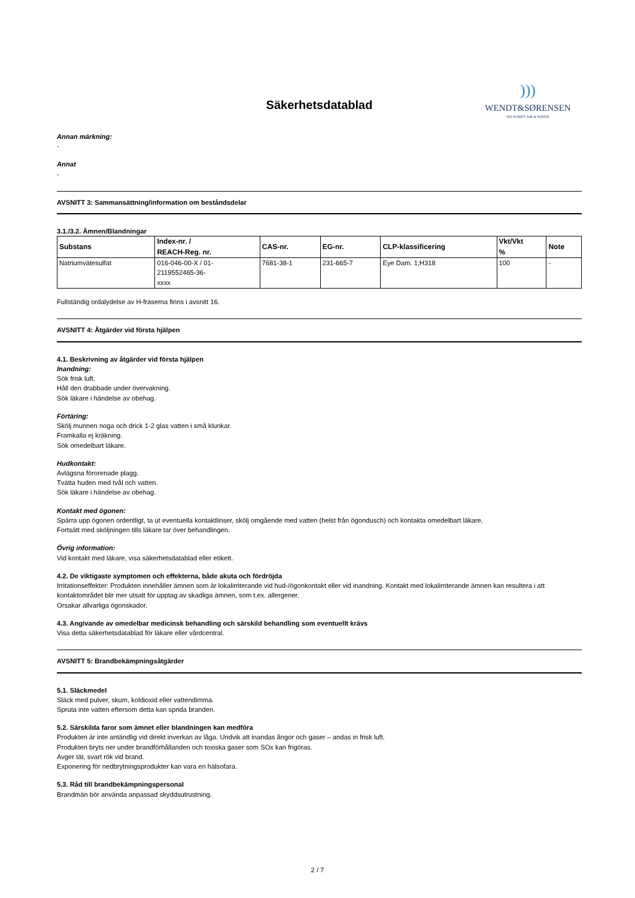Säkerhetsdatablad
)))
WENDT&SØRENSEN
WE PURIFY AIR & WATER
Annan märkning:
-
Annat
-
AVSNITT 3: Sammansättning/information om beståndsdelar
3.1./3.2. Ämnen/Blandningar
| Substans | Index-nr. / REACH-Reg. nr. | CAS-nr. | EG-nr. | CLP-klassificering | Vkt/Vkt % | Note |
| --- | --- | --- | --- | --- | --- | --- |
| Natriumvätesulfat | 016-046-00-X / 01- 2119552465-36- xxxx | 7681-38-1 | 231-665-7 | Eye Dam. 1;H318 | 100 | - |
Fullständig ordalydelse av H-fraserna finns i avsnitt 16.
AVSNITT 4: Åtgärder vid första hjälpen
4.1. Beskrivning av åtgärder vid första hjälpen
Inandning:
Sök frisk luft.
Håll den drabbade under övervakning.
Sök läkare i händelse av obehag.
Förtäring:
Skölj munnen noga och drick 1-2 glas vatten i små klunkar.
Framkalla ej kräkning.
Sök omedelbart läkare.
Hudkontakt:
Avlägsna förorenade plagg.
Tvätta huden med tvål och vatten.
Sök läkare i händelse av obehag.
Kontakt med ögonen:
Spärra upp ögonen ordentligt, ta ut eventuella kontaktlinser, skölj omgående med vatten (helst från ögondusch) och kontakta omedelbart läkare.
Fortsätt med sköljningen tills läkare tar över behandlingen.
Övrig information:
Vid kontakt med läkare, visa säkerhetsdatablad eller etikett.
4.2. De viktigaste symptomen och effekterna, både akuta och fördröjda
Irritationseffekter: Produkten innehåller ämnen som är lokalirriterande vid hud-/ögonkontakt eller vid inandning. Kontakt med lokalirriterande ämnen kan resultera i att kontaktområdet blir mer utsatt för upptag av skadliga ämnen, som t.ex. allergener.
Orsakar allvarliga ögonskador.
4.3. Angivande av omedelbar medicinsk behandling och särskild behandling som eventuellt krävs
Visa detta säkerhetsdatablad för läkare eller vårdcentral.
AVSNITT 5: Brandbekämpningsåtgärder
5.1. Släckmedel
Släck med pulver, skum, koldioxid eller vattendimma.
Spruta inte vatten eftersom detta kan sprida branden.
5.2. Särskilda faror som ämnet eller blandningen kan medföra
Produkten är inte antändlig vid direkt inverkan av låga. Undvik att inandas ångor och gaser – andas in frisk luft.
Produkten bryts ner under brandförhållanden och toxiska gaser som SOx kan frigöras.
Avger tät, svart rök vid brand.
Exponering för nedbrytningsprodukter kan vara en hälsofara.
5.3. Råd till brandbekämpningspersonal
Brandmän bör använda anpassad skyddsutrustning.
2 / 7